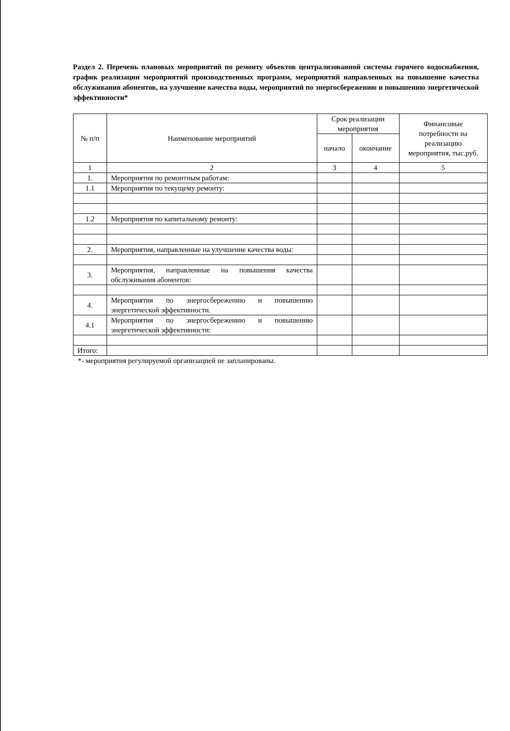Раздел 2. Перечень плановых мероприятий по ремонту объектов централизованной системы горячего водоснабжения, график реализации мероприятий производственных программ, мероприятий направленных на повышение качества обслуживания абонентов, на улучшение качества воды, мероприятий по энергосбережению и повышению энергетической эффективности*
| № п/п | Наименование мероприятий | Срок реализации мероприятия | | Финансовые потребности на реализацию мероприятия, тыс.руб. |
| --- | --- | --- | --- | --- |
| | | начало | окончание | |
| 1 | 2 | 3 | 4 | 5 |
| 1. | Мероприятия по ремонтным работам: | | | |
| 1.1 | Мероприятия по текущему ремонту: | | | |
| 1.2 | Мероприятия по капитальному ремонту: | | | |
| 2. | Мероприятия, направленные на улучшение качества воды: | | | |
| 3. | Мероприятия, направленные на повышения качества обслуживания абонентов: | | | |
| 4. | Мероприятия по энергосбережению и повышению энергетической эффективности. | | | |
| 4.1 | Мероприятия по энергосбережению и повышению энергетической эффективности: | | | |
| Итого: | | | | |
*- мероприятия регулируемой организацией не запланированы.